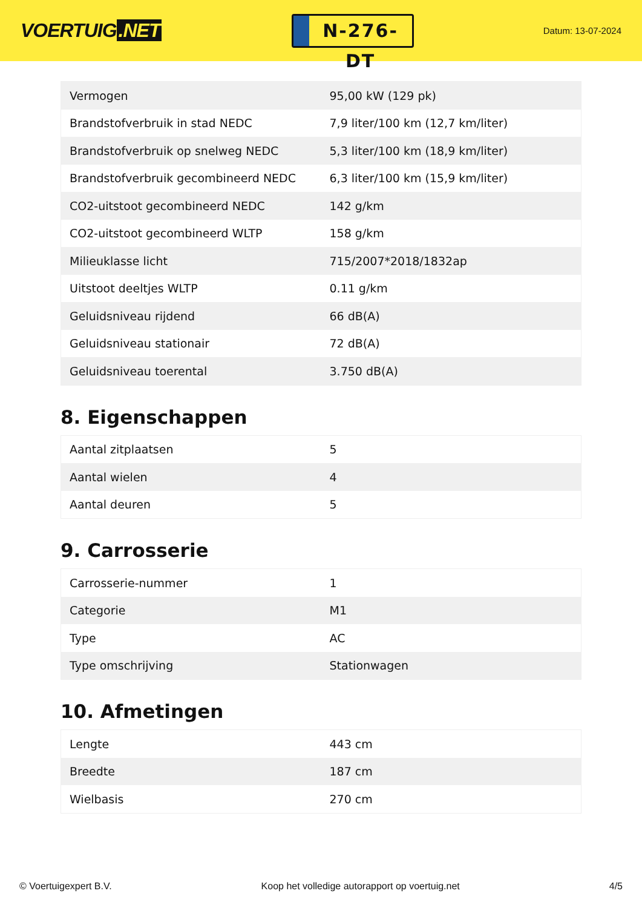VOERTUIG.NET
N-276-DT
Datum: 13-07-2024
| Vermogen | 95,00 kW (129 pk) |
| Brandstofverbruik in stad NEDC | 7,9 liter/100 km (12,7 km/liter) |
| Brandstofverbruik op snelweg NEDC | 5,3 liter/100 km (18,9 km/liter) |
| Brandstofverbruik gecombineerd NEDC | 6,3 liter/100 km (15,9 km/liter) |
| CO2-uitstoot gecombineerd NEDC | 142 g/km |
| CO2-uitstoot gecombineerd WLTP | 158 g/km |
| Milieuklasse licht | 715/2007*2018/1832ap |
| Uitstoot deeltjes WLTP | 0.11 g/km |
| Geluidsniveau rijdend | 66 dB(A) |
| Geluidsniveau stationair | 72 dB(A) |
| Geluidsniveau toerental | 3.750 dB(A) |
8. Eigenschappen
| Aantal zitplaatsen | 5 |
| Aantal wielen | 4 |
| Aantal deuren | 5 |
9. Carrosserie
| Carrosserie-nummer | 1 |
| Categorie | M1 |
| Type | AC |
| Type omschrijving | Stationwagen |
10. Afmetingen
| Lengte | 443 cm |
| Breedte | 187 cm |
| Wielbasis | 270 cm |
© Voertuigexpert B.V. Koop het volledige autorapport op voertuig.net 4/5